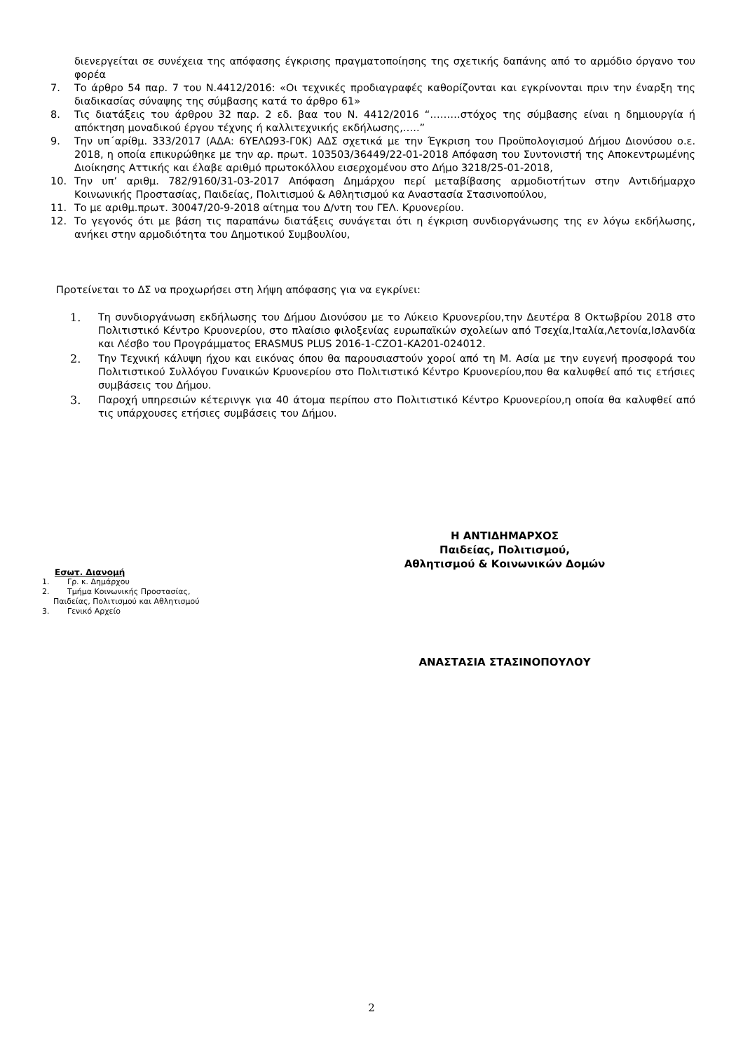διενεργείται σε συνέχεια της απόφασης έγκρισης πραγματοποίησης της σχετικής δαπάνης από το αρμόδιο όργανο του φορέα
7. Το άρθρο 54 παρ. 7 του Ν.4412/2016: «Οι τεχνικές προδιαγραφές καθορίζονται και εγκρίνονται πριν την έναρξη της διαδικασίας σύναψης της σύμβασης κατά το άρθρο 61»
8. Τις διατάξεις του άρθρου 32 παρ. 2 εδ. βαα του Ν. 4412/2016 “………στόχος της σύμβασης είναι η δημιουργία ή απόκτηση μοναδικού έργου τέχνης ή καλλιτεχνικής εκδήλωσης,…..”
9. Την υπ΄αρίθμ. 333/2017 (ΑΔΑ: 6ΥΕΛΩ93-Γ0Κ) ΑΔΣ σχετικά με την Έγκριση του Προϋπολογισμού Δήμου Διονύσου ο.ε. 2018, η οποία επικυρώθηκε με την αρ. πρωτ. 103503/36449/22-01-2018 Απόφαση του Συντονιστή της Αποκεντρωμένης Διοίκησης Αττικής και έλαβε αριθμό πρωτοκόλλου εισερχομένου στο Δήμο 3218/25-01-2018,
10. Την υπ’ αριθμ. 782/9160/31-03-2017 Απόφαση Δημάρχου περί μεταβίβασης αρμοδιοτήτων στην Αντιδήμαρχο Κοινωνικής Προστασίας, Παιδείας, Πολιτισμού & Αθλητισμού κα Αναστασία Στασινοπούλου,
11. Το με αριθμ.πρωτ. 30047/20-9-2018 αίτημα του Δ/ντη του ΓΕΛ. Κρυονερίου.
12. Το γεγονός ότι με βάση τις παραπάνω διατάξεις συνάγεται ότι η έγκριση συνδιοργάνωσης της εν λόγω εκδήλωσης, ανήκει στην αρμοδιότητα του Δημοτικού Συμβουλίου,
Προτείνεται το ΔΣ να προχωρήσει στη λήψη απόφασης για να εγκρίνει:
1. Τη συνδιοργάνωση εκδήλωσης του Δήμου Διονύσου με το Λύκειο Κρυονερίου,την Δευτέρα 8 Οκτωβρίου 2018 στο Πολιτιστικό Κέντρο Κρυονερίου, στο πλαίσιο φιλοξενίας ευρωπαϊκών σχολείων από Τσεχία,Ιταλία,Λετονία,Ισλανδία και Λέσβο του Προγράμματος ERASMUS PLUS 2016-1-CZO1-KA201-024012.
2. Την Τεχνική κάλυψη ήχου και εικόνας όπου θα παρουσιαστούν χοροί από τη Μ. Ασία με την ευγενή προσφορά του Πολιτιστικού Συλλόγου Γυναικών Κρυονερίου στο Πολιτιστικό Κέντρο Κρυονερίου,που θα καλυφθεί από τις ετήσιες συμβάσεις του Δήμου.
3. Παροχή υπηρεσιών κέτερινγκ για 40 άτομα περίπου στο Πολιτιστικό Κέντρο Κρυονερίου,η οποία θα καλυφθεί από τις υπάρχουσες ετήσιες συμβάσεις του Δήμου.
Εσωτ. Διανομή
1. Γρ. κ. Δημάρχου
2. Τμήμα Κοινωνικής Προστασίας,
Παιδείας, Πολιτισμού και Αθλητισμού
3. Γενικό Αρχείο
Η ΑΝΤΙΔΗΜΑΡΧΟΣ
Παιδείας, Πολιτισμού,
Αθλητισμού & Κοινωνικών Δομών
ΑΝΑΣΤΑΣΙΑ ΣΤΑΣΙΝΟΠΟΥΛΟΥ
2